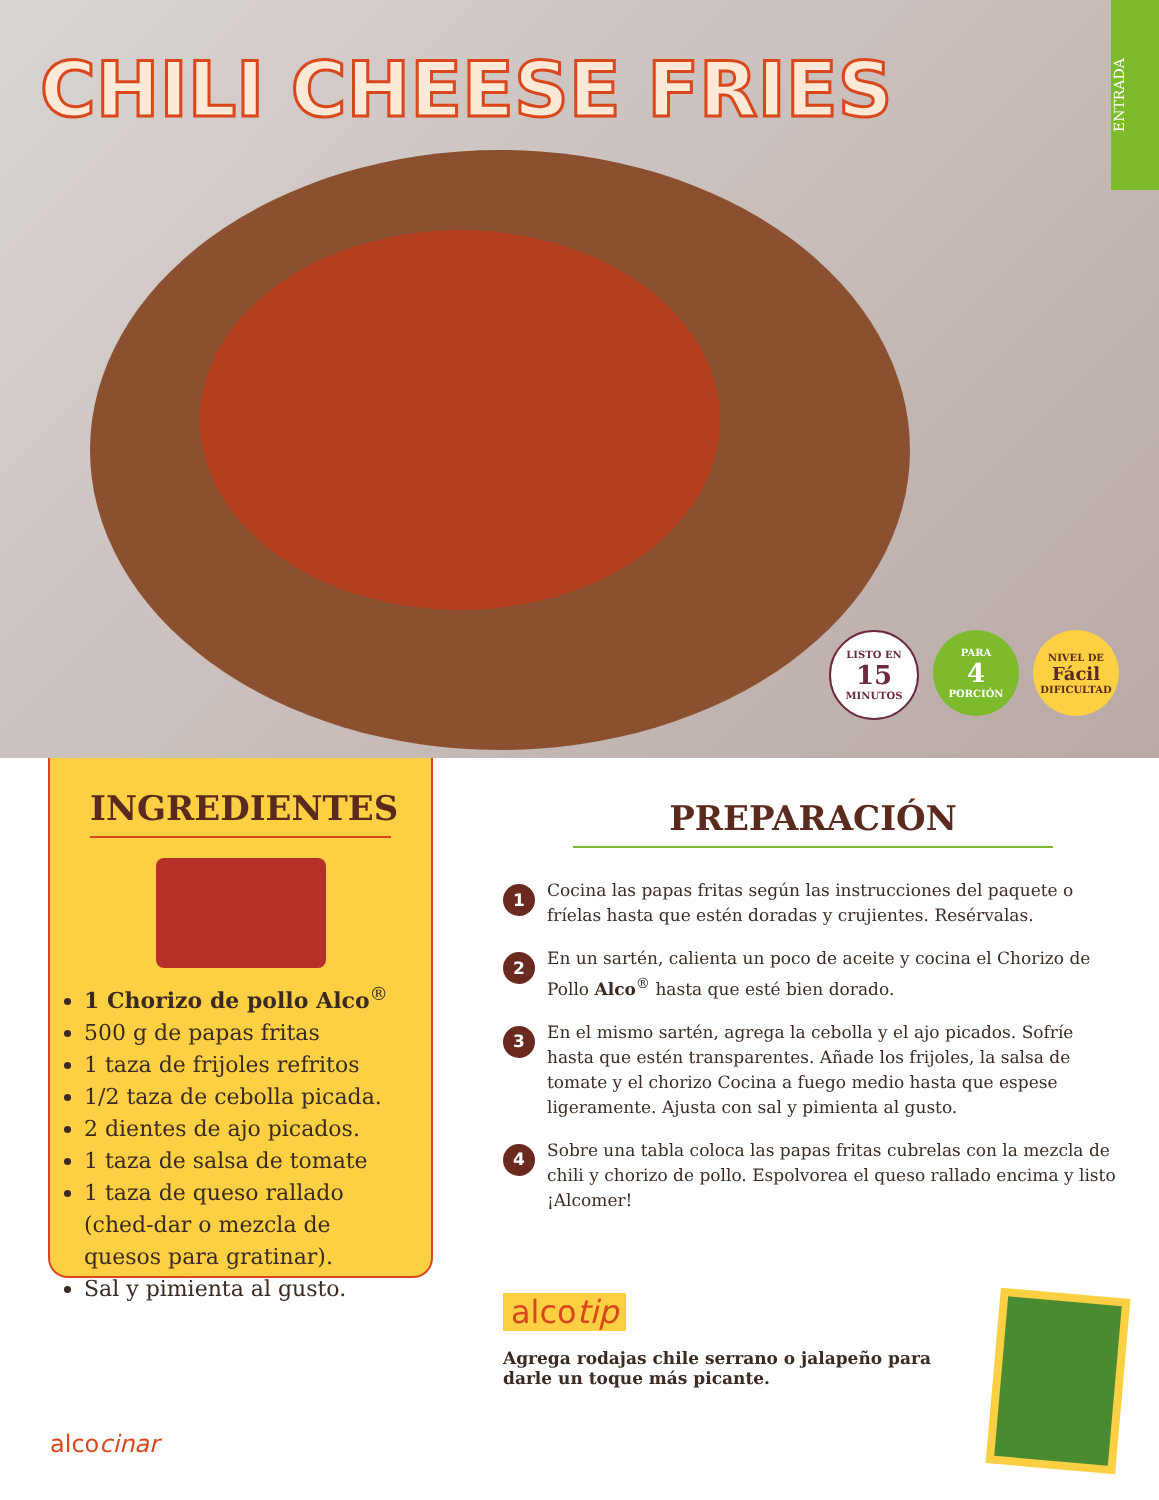CHILI CHEESE FRIES
ENTRADA
LISTO EN
15
MINUTOS
PARA
4
PORCIÓN
NIVEL DE
Fácil
DIFICULTAD
INGREDIENTES
1 Chorizo de pollo Alco<sup>®</sup>
500 g de papas fritas
1 taza de frijoles refritos
1/2 taza de cebolla picada.
2 dientes de ajo picados.
1 taza de salsa de tomate
1 taza de queso rallado (ched-dar o mezcla de quesos para gratinar).
Sal y pimienta al gusto.
PREPARACIÓN
1 Cocina las papas fritas según las instrucciones del paquete o fríelas hasta que estén doradas y crujientes. Resérvalas.
2 En un sartén, calienta un poco de aceite y cocina el Chorizo de Pollo Alco<sup>®</sup> hasta que esté bien dorado.
3 En el mismo sartén, agrega la cebolla y el ajo picados. Sofríe hasta que estén transparentes. Añade los frijoles, la salsa de tomate y el chorizo Cocina a fuego medio hasta que espese ligeramente. Ajusta con sal y pimienta al gusto.
4 Sobre una tabla coloca las papas fritas cubrelas con la mezcla de chili y chorizo de pollo. Espolvorea el queso rallado encima y listo ¡Alcomer!
alcotip
Agrega rodajas chile serrano o jalapeño para darle un toque más picante.
alcocinar